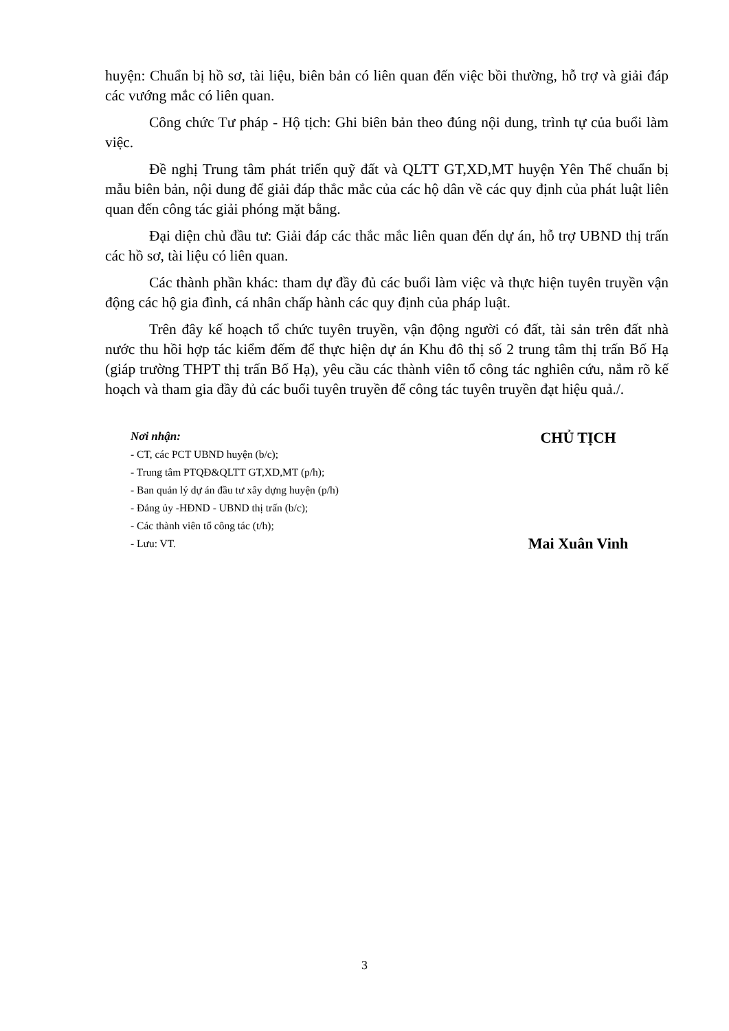huyện: Chuẩn bị hồ sơ, tài liệu, biên bản có liên quan đến việc bồi thường, hỗ trợ và giải đáp các vướng mắc có liên quan.
Công chức Tư pháp - Hộ tịch: Ghi biên bản theo đúng nội dung, trình tự của buổi làm việc.
Đề nghị Trung tâm phát triển quỹ đất và QLTT GT,XD,MT huyện Yên Thế chuẩn bị mẫu biên bản, nội dung để giải đáp thắc mắc của các hộ dân về các quy định của phát luật liên quan đến công tác giải phóng mặt bằng.
Đại diện chủ đầu tư: Giải đáp các thắc mắc liên quan đến dự án, hỗ trợ UBND thị trấn các hồ sơ, tài liệu có liên quan.
Các thành phần khác: tham dự đầy đủ các buổi làm việc và thực hiện tuyên truyền vận động các hộ gia đình, cá nhân chấp hành các quy định của pháp luật.
Trên đây kế hoạch tổ chức tuyên truyền, vận động người có đất, tài sản trên đất nhà nước thu hồi hợp tác kiểm đếm để thực hiện dự án Khu đô thị số 2 trung tâm thị trấn Bố Hạ (giáp trường THPT thị trấn Bố Hạ), yêu cầu các thành viên tổ công tác nghiên cứu, nắm rõ kế hoạch và tham gia đầy đủ các buổi tuyên truyền để công tác tuyên truyền đạt hiệu quả./.
Nơi nhận:
- CT, các PCT UBND huyện (b/c);
- Trung tâm PTQĐ&QLTT GT,XD,MT (p/h);
- Ban quản lý dự án đầu tư xây dựng huyện (p/h)
- Đảng ủy -HĐND - UBND thị trấn (b/c);
- Các thành viên tổ công tác (t/h);
- Lưu: VT.
CHỦ TỊCH
Mai Xuân Vinh
3